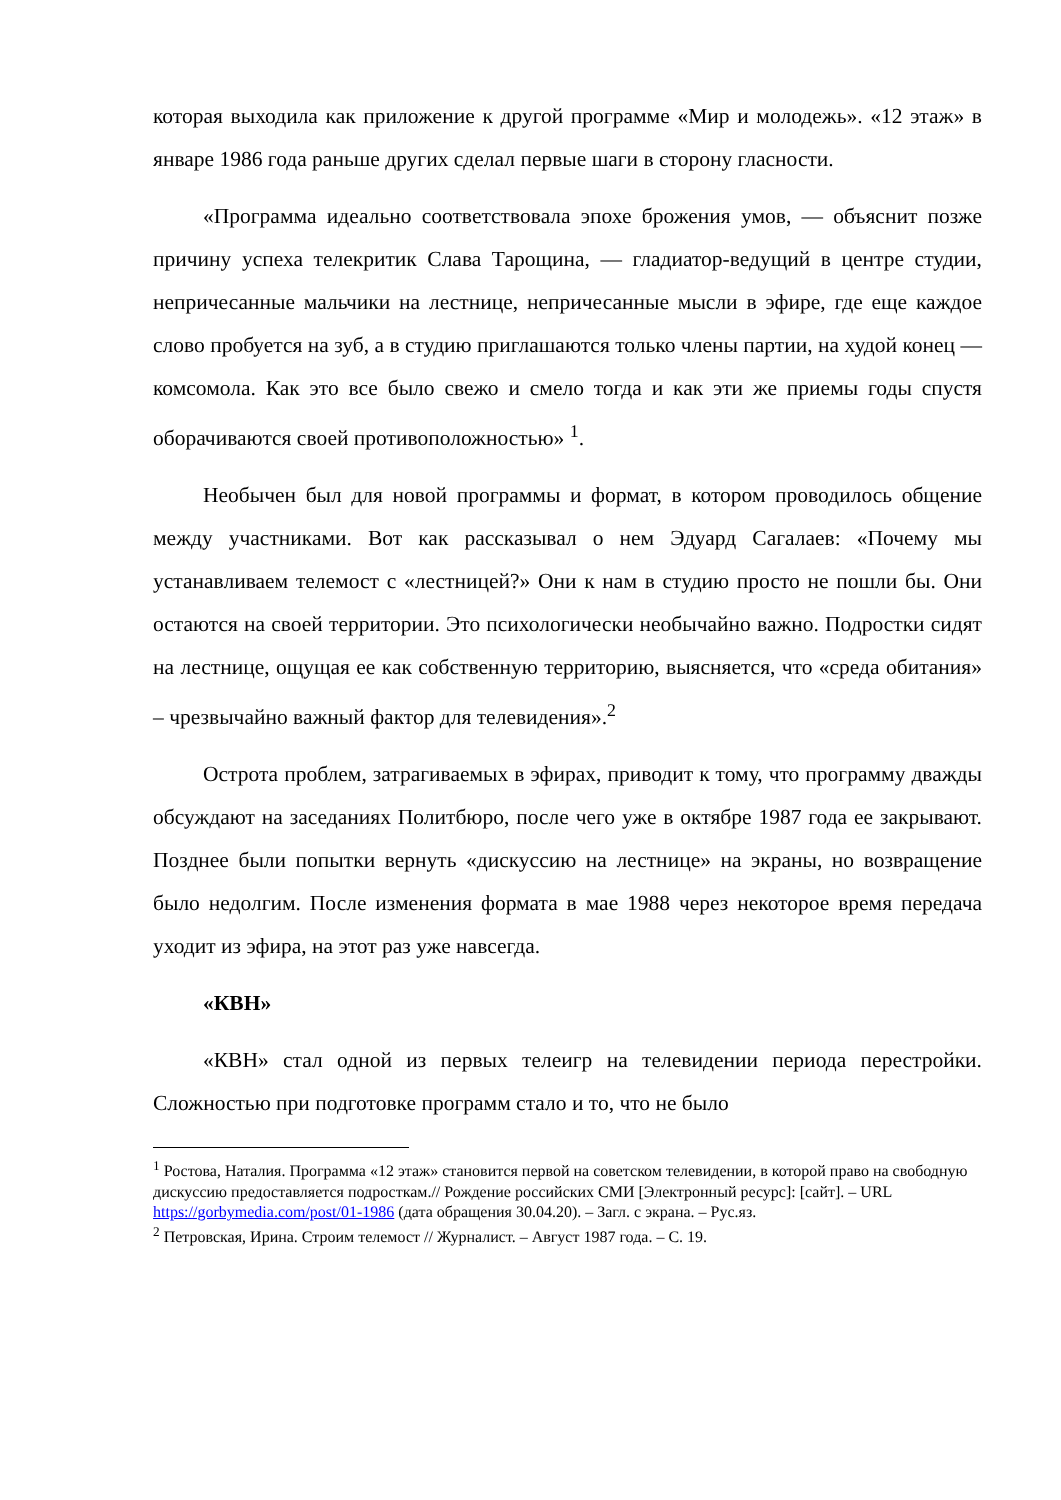которая выходила как приложение к другой программе «Мир и молодежь». «12 этаж» в январе 1986 года раньше других сделал первые шаги в сторону гласности.
«Программа идеально соответствовала эпохе брожения умов, — объяснит позже причину успеха телекритик Слава Тарощина, — гладиатор-ведущий в центре студии, непричесанные мальчики на лестнице, непричесанные мысли в эфире, где еще каждое слово пробуется на зуб, а в студию приглашаются только члены партии, на худой конец — комсомола. Как это все было свежо и смело тогда и как эти же приемы годы спустя оборачиваются своей противоположностью» <sup>1</sup>.
Необычен был для новой программы и формат, в котором проводилось общение между участниками. Вот как рассказывал о нем Эдуард Сагалаев: «Почему мы устанавливаем телемост с «лестницей?» Они к нам в студию просто не пошли бы. Они остаются на своей территории. Это психологически необычайно важно. Подростки сидят на лестнице, ощущая ее как собственную территорию, выясняется, что «среда обитания» – чрезвычайно важный фактор для телевидения».<sup>2</sup>
Острота проблем, затрагиваемых в эфирах, приводит к тому, что программу дважды обсуждают на заседаниях Политбюро, после чего уже в октябре 1987 года ее закрывают. Позднее были попытки вернуть «дискуссию на лестнице» на экраны, но возвращение было недолгим. После изменения формата в мае 1988 через некоторое время передача уходит из эфира, на этот раз уже навсегда.
«КВН»
«КВН» стал одной из первых телеигр на телевидении периода перестройки. Сложностью при подготовке программ стало и то, что не было
<sup>1</sup> Ростова, Наталия. Программа «12 этаж» становится первой на советском телевидении, в которой право на свободную дискуссию предоставляется подросткам.// Рождение российских СМИ [Электронный ресурс]: [сайт]. – URL https://gorbymedia.com/post/01-1986 (дата обращения 30.04.20). – Загл. с экрана. – Рус.яз.
<sup>2</sup> Петровская, Ирина. Строим телемост // Журналист. – Август 1987 года. – С. 19.